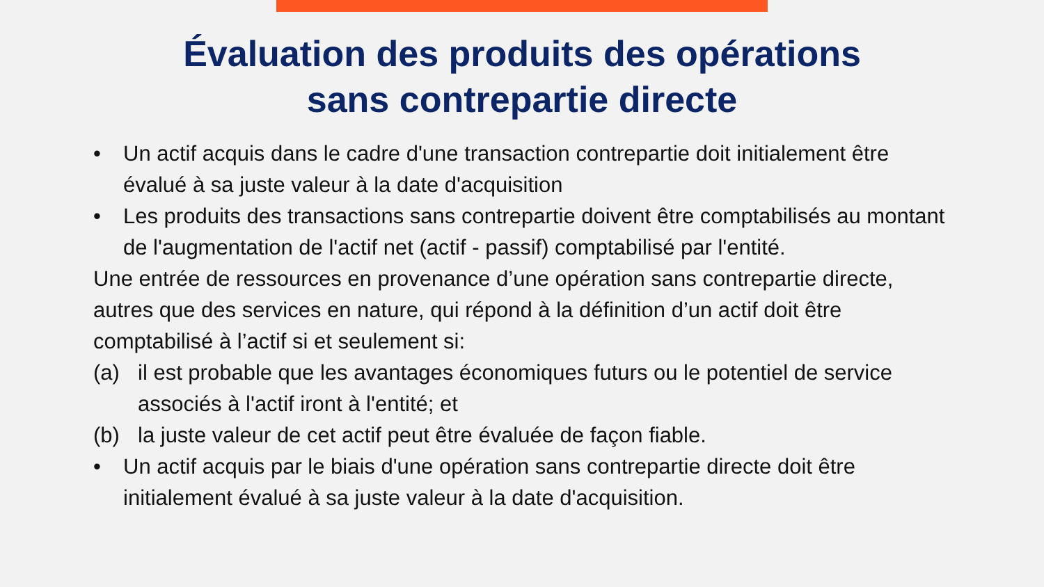Évaluation des produits des opérations
sans contrepartie directe
• Un actif acquis dans le cadre d'une transaction contrepartie doit initialement être évalué à sa juste valeur à la date d'acquisition
• Les produits des transactions sans contrepartie doivent être comptabilisés au montant de l'augmentation de l'actif net (actif - passif) comptabilisé par l'entité.
Une entrée de ressources en provenance d’une opération sans contrepartie directe, autres que des services en nature, qui répond à la définition d’un actif doit être comptabilisé à l’actif si et seulement si:
(a) il est probable que les avantages économiques futurs ou le potentiel de service associés à l'actif iront à l'entité; et
(b) la juste valeur de cet actif peut être évaluée de façon fiable.
• Un actif acquis par le biais d'une opération sans contrepartie directe doit être initialement évalué à sa juste valeur à la date d'acquisition.